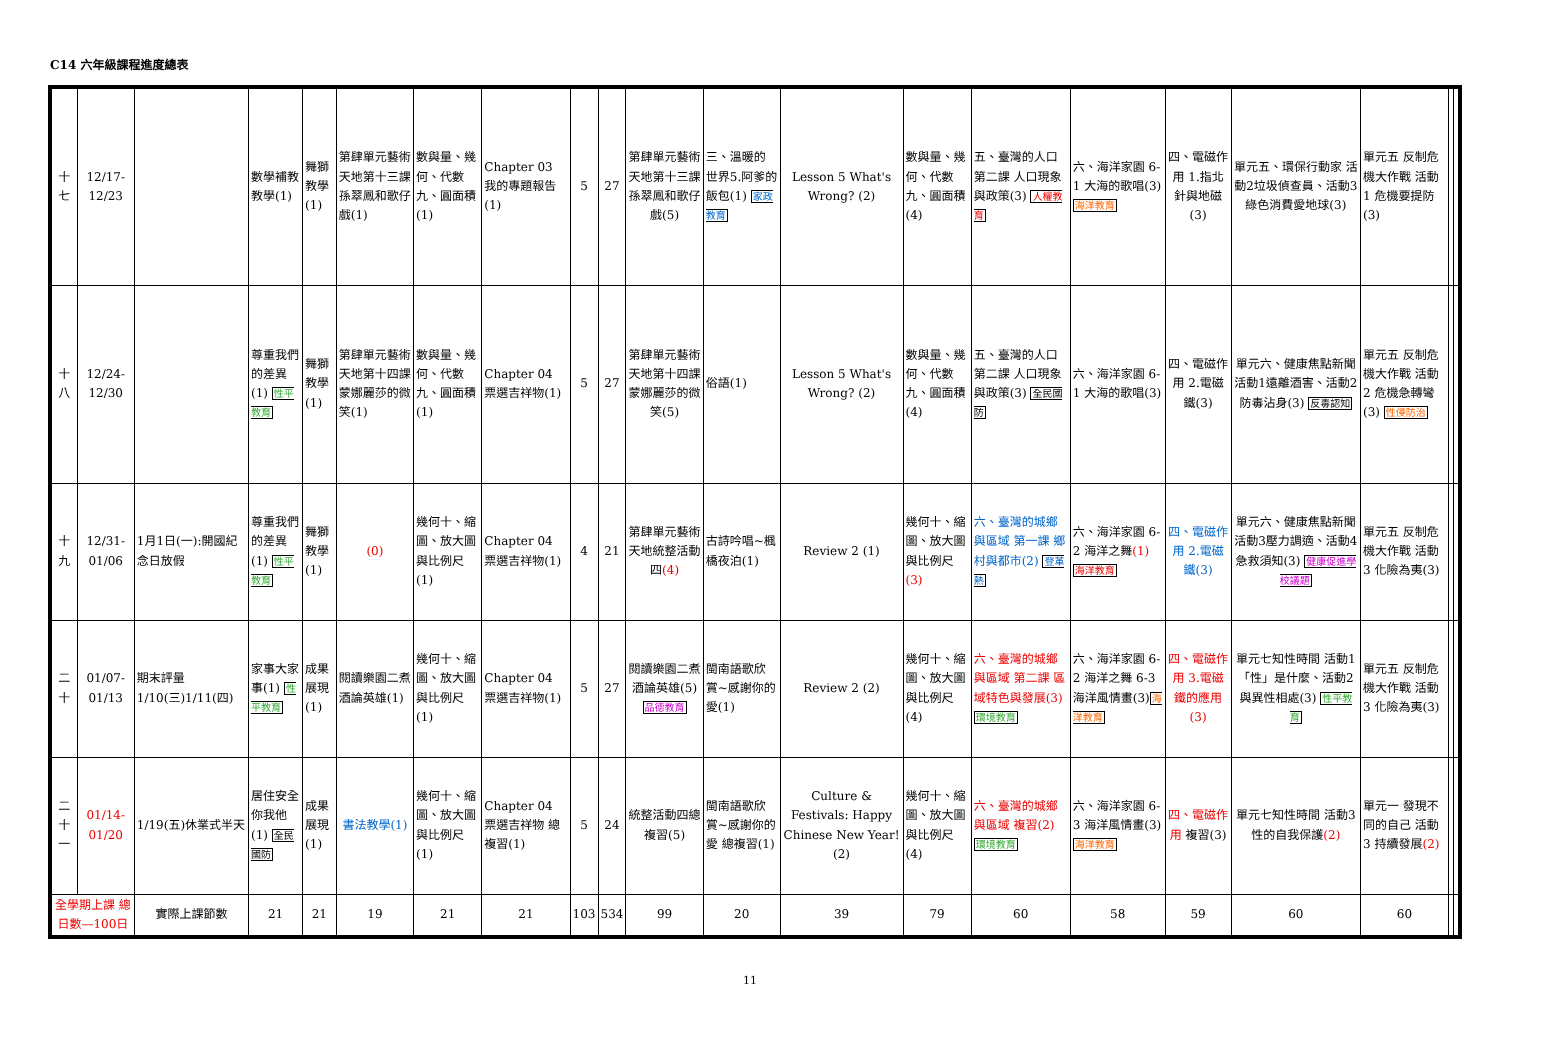C14 六年級課程進度總表
| 十七 | 12/17-12/23 | | 數學補教教學(1) | 舞獅教學(1) | 第肆單元藝術天地第十三課孫翠鳳和歌仔戲(1) | 數與量、幾何、代數九、圓面積(1) | Chapter 03 我的專題報告(1) | 5 | 27 | 第肆單元藝術天地第十三課孫翠鳳和歌仔戲(5) | 三、溫暖的世界5.阿爹的飯包(1) 家政教育 | Lesson 5 What's Wrong? (2) | 數與量、幾何、代數九、圓面積(4) | 五、臺灣的人口 第二課 人口現象與政策(3) 人權教育 | 六、海洋家園 6-1 大海的歌唱(3) 海洋教育 | 四、電磁作用 1.指北針與地磁(3) | 單元五、環保行動家 活動2垃圾偵查員、活動3綠色消費愛地球(3) | 單元五 反制危機大作戰 活動1 危機要提防(3) | | |
| 十八 | 12/24-12/30 | | 尊重我們的差異(1) 性平教育 | 舞獅教學(1) | 第肆單元藝術天地第十四課蒙娜麗莎的微笑(1) | 數與量、幾何、代數九、圓面積(1) | Chapter 04 票選吉祥物(1) | 5 | 27 | 第肆單元藝術天地第十四課蒙娜麗莎的微笑(5) | 俗語(1) | Lesson 5 What's Wrong? (2) | 數與量、幾何、代數九、圓面積(4) | 五、臺灣的人口 第二課 人口現象與政策(3) 全民國防 | 六、海洋家園 6-1 大海的歌唱(3) | 四、電磁作用 2.電磁鐵(3) | 單元六、健康焦點新聞 活動1遠離酒害、活動2防毒沾身(3) 反毒認知 | 單元五 反制危機大作戰 活動2 危機急轉彎(3) 性侵防治 | | |
| 十九 | 12/31-01/06 | 1月1日(一):開國紀念日放假 | 尊重我們的差異(1) 性平教育 | 舞獅教學(1) | (0) | 幾何十、縮圖、放大圖與比例尺(1) | Chapter 04 票選吉祥物(1) | 4 | 21 | 第肆單元藝術天地統整活動四 (4) | 古詩吟唱~楓橋夜泊(1) | Review 2 (1) | 幾何十、縮圖、放大圖與比例尺 (3) | 六、臺灣的城鄉與區域 第一課 鄉村與都市(2) 登革熱 | 六、海洋家園 6-2 海洋之舞 (1) 海洋教育 | 四、電磁作用 2.電磁鐵(3) | 單元六、健康焦點新聞 活動3壓力調適、活動4急救須知(3) 健康促進學校議題 | 單元五 反制危機大作戰 活動3 化險為夷(3) | | |
| 二十 | 01/07-01/13 | 期末評量 1/10(三)1/11(四) | 家事大家事(1) 性平教育 | 成果展現(1) | 閱讀樂園二煮酒論英雄(1) | 幾何十、縮圖、放大圖與比例尺(1) | Chapter 04 票選吉祥物(1) | 5 | 27 | 閱讀樂園二煮酒論英雄(5) 品德教育 | 閩南語歌欣賞~感謝你的愛(1) | Review 2 (2) | 幾何十、縮圖、放大圖與比例尺(4) | 六、臺灣的城鄉與區域 第二課 區域特色與發展(3) 環境教育 | 六、海洋家園 6-2 海洋之舞 6-3 海洋風情畫(3) 海洋教育 | 四、電磁作用 3.電磁鐵的應用(3) | 單元七知性時間 活動1「性」是什麼、活動2與異性相處(3) 性平教育 | 單元五 反制危機大作戰 活動3 化險為夷(3) | | |
| 二十一 | 01/14-01/20 | 1/19(五)休業式半天 | 居住安全你我他(1) 全民國防 | 成果展現(1) | 書法教學(1) | 幾何十、縮圖、放大圖與比例尺(1) | Chapter 04 票選吉祥物 總複習(1) | 5 | 24 | 統整活動四總複習(5) | 閩南語歌欣賞~感謝你的愛 總複習(1) | Culture & Festivals: Happy Chinese New Year! (2) | 幾何十、縮圖、放大圖與比例尺(4) | 六、臺灣的城鄉與區域 複習(2) 環境教育 | 六、海洋家園 6-3 海洋風情畫(3) 海洋教育 | 四、電磁作用 複習(3) | 單元七知性時間 活動3性的自我保護 (2) | 單元一 發現不同的自己 活動3 持續發展 (2) | | |
| 全學期上課 總日數—100日 | | 實際上課節數 | 21 | 21 | 19 | 21 | 21 | 103 | 534 | 99 | 20 | 39 | 79 | 60 | 58 | 59 | 60 | 60 | | |
11